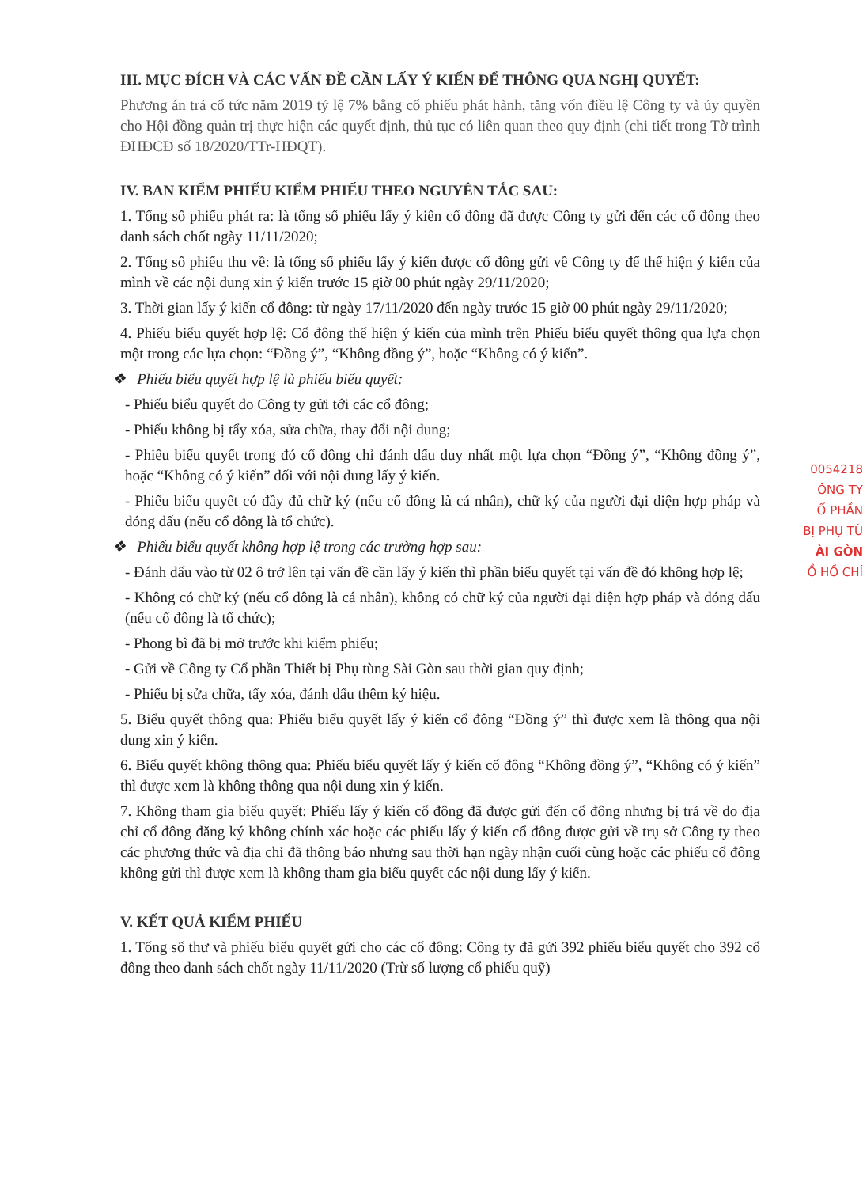III. MỤC ĐÍCH VÀ CÁC VẤN ĐỀ CẦN LẤY Ý KIẾN ĐỂ THÔNG QUA NGHỊ QUYẾT:
Phương án trả cổ tức năm 2019 tỷ lệ 7% bằng cổ phiếu phát hành, tăng vốn điều lệ Công ty và ủy quyền cho Hội đồng quản trị thực hiện các quyết định, thủ tục có liên quan theo quy định (chi tiết trong Tờ trình ĐHĐCĐ số 18/2020/TTr-HĐQT).
IV. BAN KIỂM PHIẾU KIỂM PHIẾU THEO NGUYÊN TẮC SAU:
1. Tổng số phiếu phát ra: là tổng số phiếu lấy ý kiến cổ đông đã được Công ty gửi đến các cổ đông theo danh sách chốt ngày 11/11/2020;
2. Tổng số phiếu thu về: là tổng số phiếu lấy ý kiến được cổ đông gửi về Công ty để thể hiện ý kiến của mình về các nội dung xin ý kiến trước 15 giờ 00 phút ngày 29/11/2020;
3. Thời gian lấy ý kiến cổ đông: từ ngày 17/11/2020 đến ngày trước 15 giờ 00 phút ngày 29/11/2020;
4. Phiếu biểu quyết hợp lệ: Cổ đông thể hiện ý kiến của mình trên Phiếu biểu quyết thông qua lựa chọn một trong các lựa chọn: “Đồng ý”, “Không đồng ý”, hoặc “Không có ý kiến”.
❖ Phiếu biểu quyết hợp lệ là phiếu biểu quyết:
- Phiếu biểu quyết do Công ty gửi tới các cổ đông;
- Phiếu không bị tẩy xóa, sửa chữa, thay đổi nội dung;
- Phiếu biểu quyết trong đó cổ đông chỉ đánh dấu duy nhất một lựa chọn “Đồng ý”, “Không đồng ý”, hoặc “Không có ý kiến” đối với nội dung lấy ý kiến.
- Phiếu biểu quyết có đầy đủ chữ ký (nếu cổ đông là cá nhân), chữ ký của người đại diện hợp pháp và đóng dấu (nếu cổ đông là tổ chức).
❖ Phiếu biểu quyết không hợp lệ trong các trường hợp sau:
- Đánh dấu vào từ 02 ô trở lên tại vấn đề cần lấy ý kiến thì phần biểu quyết tại vấn đề đó không hợp lệ;
- Không có chữ ký (nếu cổ đông là cá nhân), không có chữ ký của người đại diện hợp pháp và đóng dấu (nếu cổ đông là tổ chức);
- Phong bì đã bị mở trước khi kiểm phiếu;
- Gửi về Công ty Cổ phần Thiết bị Phụ tùng Sài Gòn sau thời gian quy định;
- Phiếu bị sửa chữa, tẩy xóa, đánh dấu thêm ký hiệu.
5. Biểu quyết thông qua: Phiếu biểu quyết lấy ý kiến cổ đông “Đồng ý” thì được xem là thông qua nội dung xin ý kiến.
6. Biểu quyết không thông qua: Phiếu biểu quyết lấy ý kiến cổ đông “Không đồng ý”, “Không có ý kiến” thì được xem là không thông qua nội dung xin ý kiến.
7. Không tham gia biểu quyết: Phiếu lấy ý kiến cổ đông đã được gửi đến cổ đông nhưng bị trả về do địa chỉ cổ đông đăng ký không chính xác hoặc các phiếu lấy ý kiến cổ đông được gửi về trụ sở Công ty theo các phương thức và địa chỉ đã thông báo nhưng sau thời hạn ngày nhận cuối cùng hoặc các phiếu cổ đông không gửi thì được xem là không tham gia biểu quyết các nội dung lấy ý kiến.
V. KẾT QUẢ KIỂM PHIẾU
1. Tổng số thư và phiếu biểu quyết gửi cho các cổ đông: Công ty đã gửi 392 phiếu biểu quyết cho 392 cổ đông theo danh sách chốt ngày 11/11/2020 (Trừ số lượng cổ phiếu quỹ)
0054218
ÔNG TY
Ổ PHẦN
BỊ PHỤ TÙ
ÀI GÒN
Ồ HỒ CHÍ